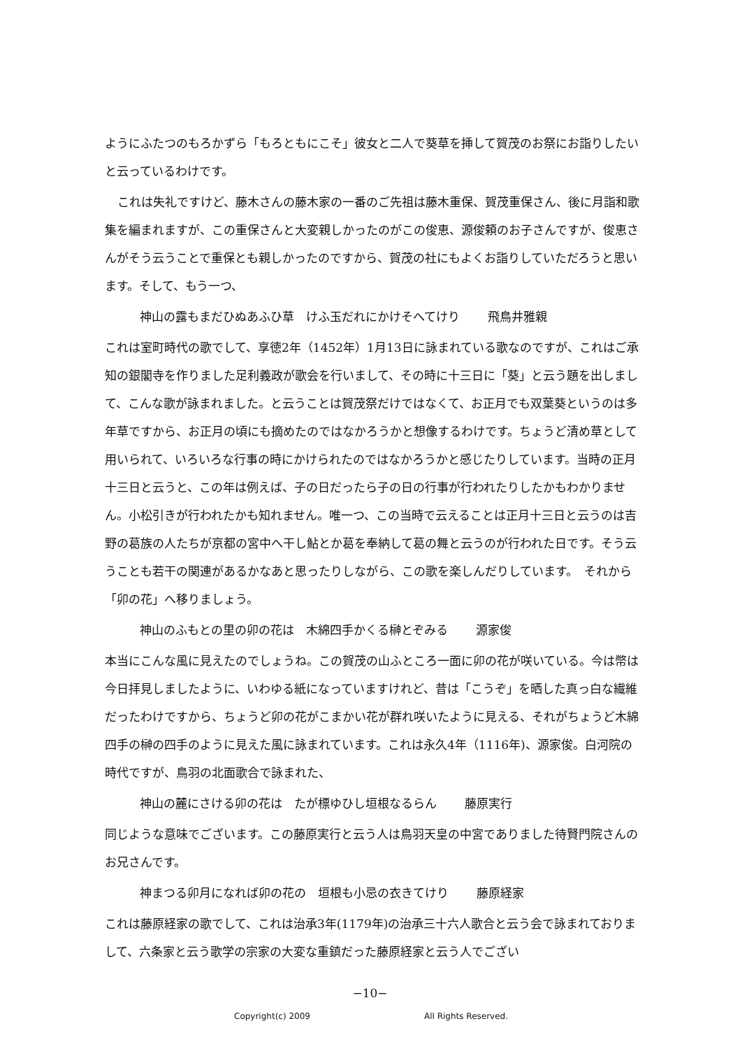ようにふたつのもろかずら「もろともにこそ」彼女と二人で葵草を挿して賀茂のお祭にお詣りしたいと云っているわけです。
これは失礼ですけど、藤木さんの藤木家の一番のご先祖は藤木重保、賀茂重保さん、後に月詣和歌集を編まれますが、この重保さんと大変親しかったのがこの俊恵、源俊頼のお子さんですが、俊恵さんがそう云うことで重保とも親しかったのですから、賀茂の社にもよくお詣りしていただろうと思います。そして、もう一つ、
神山の露もまだひぬあふひ草　けふ玉だれにかけそへてけり 飛鳥井雅親
これは室町時代の歌でして、享徳2年（1452年）1月13日に詠まれている歌なのですが、これはご承知の銀閣寺を作りました足利義政が歌会を行いまして、その時に十三日に「葵」と云う題を出しまして、こんな歌が詠まれました。と云うことは賀茂祭だけではなくて、お正月でも双葉葵というのは多年草ですから、お正月の頃にも摘めたのではなかろうかと想像するわけです。ちょうど清め草として用いられて、いろいろな行事の時にかけられたのではなかろうかと感じたりしています。当時の正月十三日と云うと、この年は例えば、子の日だったら子の日の行事が行われたりしたかもわかりません。小松引きが行われたかも知れません。唯一つ、この当時で云えることは正月十三日と云うのは吉野の葛族の人たちが京都の宮中へ干し鮎とか葛を奉納して葛の舞と云うのが行われた日です。そう云うことも若干の関連があるかなあと思ったりしながら、この歌を楽しんだりしています。　それから「卯の花」へ移りましょう。
神山のふもとの里の卯の花は　木綿四手かくる榊とぞみる 源家俊
本当にこんな風に見えたのでしょうね。この賀茂の山ふところ一面に卯の花が咲いている。今は幣は今日拝見しましたように、いわゆる紙になっていますけれど、昔は「こうぞ」を晒した真っ白な繊維だったわけですから、ちょうど卯の花がこまかい花が群れ咲いたように見える、それがちょうど木綿四手の榊の四手のように見えた風に詠まれています。これは永久4年（1116年)、源家俊。白河院の時代ですが、鳥羽の北面歌合で詠まれた、
神山の麓にさける卯の花は　たが標ゆひし垣根なるらん 藤原実行
同じような意味でございます。この藤原実行と云う人は鳥羽天皇の中宮でありました待賢門院さんのお兄さんです。
神まつる卯月になれば卯の花の　垣根も小忌の衣きてけり 藤原経家
これは藤原経家の歌でして、これは治承3年(1179年)の治承三十六人歌合と云う会で詠まれておりまして、六条家と云う歌学の宗家の大変な重鎮だった藤原経家と云う人でござい
−10−
Copyright(c) 2009 All Rights Reserved.